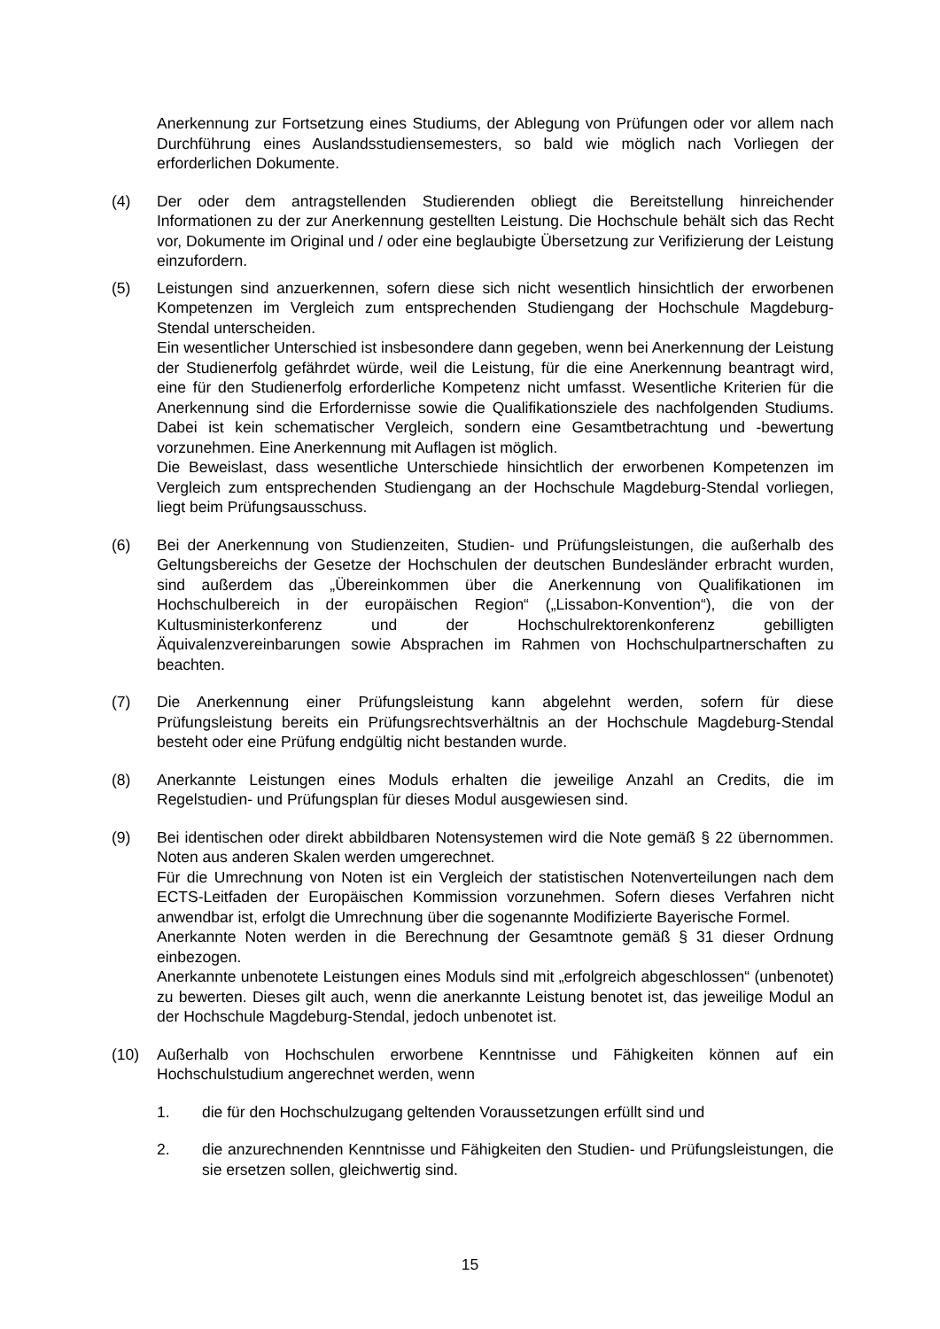Anerkennung zur Fortsetzung eines Studiums, der Ablegung von Prüfungen oder vor allem nach Durchführung eines Auslandsstudiensemesters, so bald wie möglich nach Vorliegen der erforderlichen Dokumente.
(4) Der oder dem antragstellenden Studierenden obliegt die Bereitstellung hinreichender Informationen zu der zur Anerkennung gestellten Leistung. Die Hochschule behält sich das Recht vor, Dokumente im Original und / oder eine beglaubigte Übersetzung zur Verifizierung der Leistung einzufordern.
(5) Leistungen sind anzuerkennen, sofern diese sich nicht wesentlich hinsichtlich der erworbenen Kompetenzen im Vergleich zum entsprechenden Studiengang der Hochschule Magdeburg-Stendal unterscheiden.
Ein wesentlicher Unterschied ist insbesondere dann gegeben, wenn bei Anerkennung der Leistung der Studienerfolg gefährdet würde, weil die Leistung, für die eine Anerkennung beantragt wird, eine für den Studienerfolg erforderliche Kompetenz nicht umfasst. Wesentliche Kriterien für die Anerkennung sind die Erfordernisse sowie die Qualifikationsziele des nachfolgenden Studiums. Dabei ist kein schematischer Vergleich, sondern eine Gesamtbetrachtung und -bewertung vorzunehmen. Eine Anerkennung mit Auflagen ist möglich.
Die Beweislast, dass wesentliche Unterschiede hinsichtlich der erworbenen Kompetenzen im Vergleich zum entsprechenden Studiengang an der Hochschule Magdeburg-Stendal vorliegen, liegt beim Prüfungsausschuss.
(6) Bei der Anerkennung von Studienzeiten, Studien- und Prüfungsleistungen, die außerhalb des Geltungsbereichs der Gesetze der Hochschulen der deutschen Bundesländer erbracht wurden, sind außerdem das „Übereinkommen über die Anerkennung von Qualifikationen im Hochschulbereich in der europäischen Region“ („Lissabon-Konvention“), die von der Kultusministerkonferenz und der Hochschulrektorenkonferenz gebilligten Äquivalenzvereinbarungen sowie Absprachen im Rahmen von Hochschulpartnerschaften zu beachten.
(7) Die Anerkennung einer Prüfungsleistung kann abgelehnt werden, sofern für diese Prüfungsleistung bereits ein Prüfungsrechtsverhältnis an der Hochschule Magdeburg-Stendal besteht oder eine Prüfung endgültig nicht bestanden wurde.
(8) Anerkannte Leistungen eines Moduls erhalten die jeweilige Anzahl an Credits, die im Regelstudien- und Prüfungsplan für dieses Modul ausgewiesen sind.
(9) Bei identischen oder direkt abbildbaren Notensystemen wird die Note gemäß § 22 übernommen. Noten aus anderen Skalen werden umgerechnet.
Für die Umrechnung von Noten ist ein Vergleich der statistischen Notenverteilungen nach dem ECTS-Leitfaden der Europäischen Kommission vorzunehmen. Sofern dieses Verfahren nicht anwendbar ist, erfolgt die Umrechnung über die sogenannte Modifizierte Bayerische Formel.
Anerkannte Noten werden in die Berechnung der Gesamtnote gemäß § 31 dieser Ordnung einbezogen.
Anerkannte unbenotete Leistungen eines Moduls sind mit „erfolgreich abgeschlossen“ (unbenotet) zu bewerten. Dieses gilt auch, wenn die anerkannte Leistung benotet ist, das jeweilige Modul an der Hochschule Magdeburg-Stendal, jedoch unbenotet ist.
(10) Außerhalb von Hochschulen erworbene Kenntnisse und Fähigkeiten können auf ein Hochschulstudium angerechnet werden, wenn
1. die für den Hochschulzugang geltenden Voraussetzungen erfüllt sind und
2. die anzurechnenden Kenntnisse und Fähigkeiten den Studien- und Prüfungsleistungen, die sie ersetzen sollen, gleichwertig sind.
15